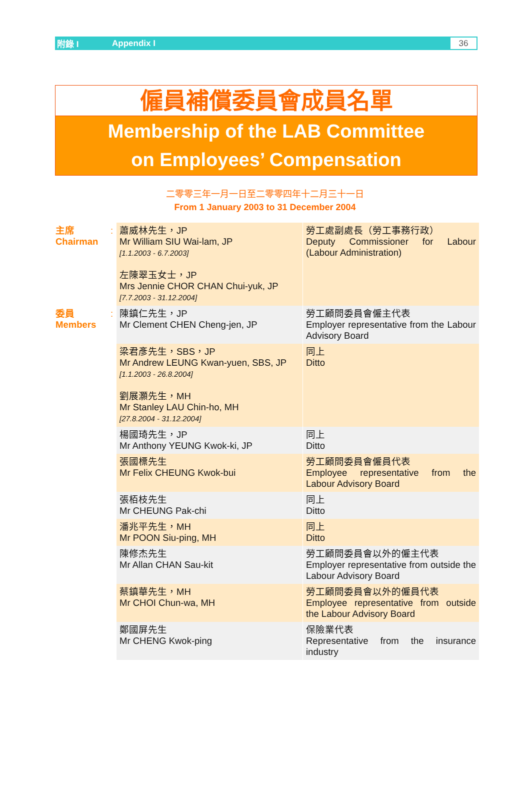附錄 I Appendix I 36
僱員補償委員會成員名單
Membership of the LAB Committee
on Employees’ Compensation
二零零三年一月一日至二零零四年十二月三十一日
From 1 January 2003 to 31 December 2004
| 主席 Chairman | : | 蕭威林先生，JP Mr William SIU Wai-lam, JP [1.1.2003 - 6.7.2003] 左陳翠玉女士，JP Mrs Jennie CHOR CHAN Chui-yuk, JP [7.7.2003 - 31.12.2004] | 勞工處副處長（勞工事務行政） Deputy Commissioner for Labour (Labour Administration) |
| 委員 Members | : | 陳鎮仁先生，JP Mr Clement CHEN Cheng-jen, JP | 勞工顧問委員會僱主代表 Employer representative from the Labour Advisory Board |
| | | 梁君彥先生，SBS，JP Mr Andrew LEUNG Kwan-yuen, SBS, JP [1.1.2003 - 26.8.2004] 劉展灝先生，MH Mr Stanley LAU Chin-ho, MH [27.8.2004 - 31.12.2004] | 同上 Ditto |
| | | 楊國琦先生，JP Mr Anthony YEUNG Kwok-ki, JP | 同上 Ditto |
| | | 張國標先生 Mr Felix CHEUNG Kwok-bui | 勞工顧問委員會僱員代表 Employee representative from the Labour Advisory Board |
| | | 張栢枝先生 Mr CHEUNG Pak-chi | 同上 Ditto |
| | | 潘兆平先生，MH Mr POON Siu-ping, MH | 同上 Ditto |
| | | 陳修杰先生 Mr Allan CHAN Sau-kit | 勞工顧問委員會以外的僱主代表 Employer representative from outside the Labour Advisory Board |
| | | 蔡鎮華先生，MH Mr CHOI Chun-wa, MH | 勞工顧問委員會以外的僱員代表 Employee representative from outside the Labour Advisory Board |
| | | 鄭國屏先生 Mr CHENG Kwok-ping | 保險業代表 Representative from the insurance industry |